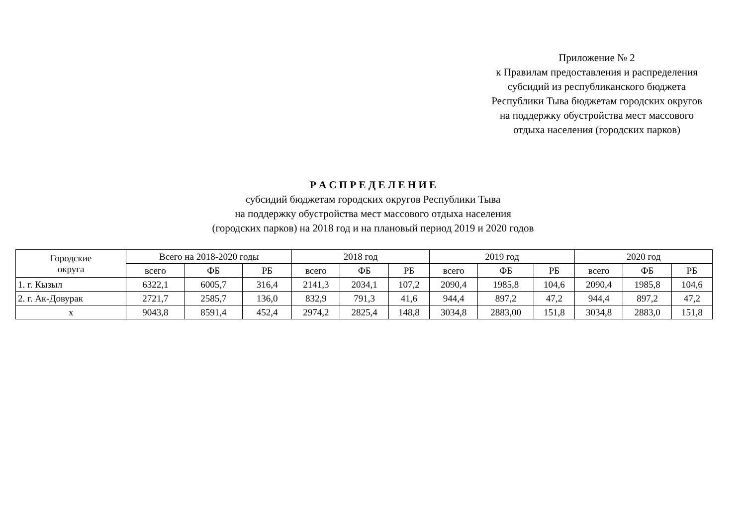Приложение № 2
к Правилам предоставления и распределения
субсидий из республиканского бюджета
Республики Тыва бюджетам городских округов
на поддержку обустройства мест массового
отдыха населения (городских парков)
Р А С П Р Е Д Е Л Е Н И Е
субсидий бюджетам городских округов Республики Тыва
на поддержку обустройства мест массового отдыха населения
(городских парков) на 2018 год и на плановый период 2019 и 2020 годов
| Городские округа | Всего на 2018-2020 годы | | | 2018 год | | | 2019 год | | | 2020 год | | |
| --- | --- | --- | --- | --- | --- | --- | --- | --- | --- | --- | --- | --- |
| | всего | ФБ | РБ | всего | ФБ | РБ | всего | ФБ | РБ | всего | ФБ | РБ |
| 1. г. Кызыл | 6322,1 | 6005,7 | 316,4 | 2141,3 | 2034,1 | 107,2 | 2090,4 | 1985,8 | 104,6 | 2090,4 | 1985,8 | 104,6 |
| 2. г. Ак-Довурак | 2721,7 | 2585,7 | 136,0 | 832,9 | 791,3 | 41,6 | 944,4 | 897,2 | 47,2 | 944,4 | 897,2 | 47,2 |
| х | 9043,8 | 8591,4 | 452,4 | 2974,2 | 2825,4 | 148,8 | 3034,8 | 2883,00 | 151,8 | 3034,8 | 2883,0 | 151,8 |